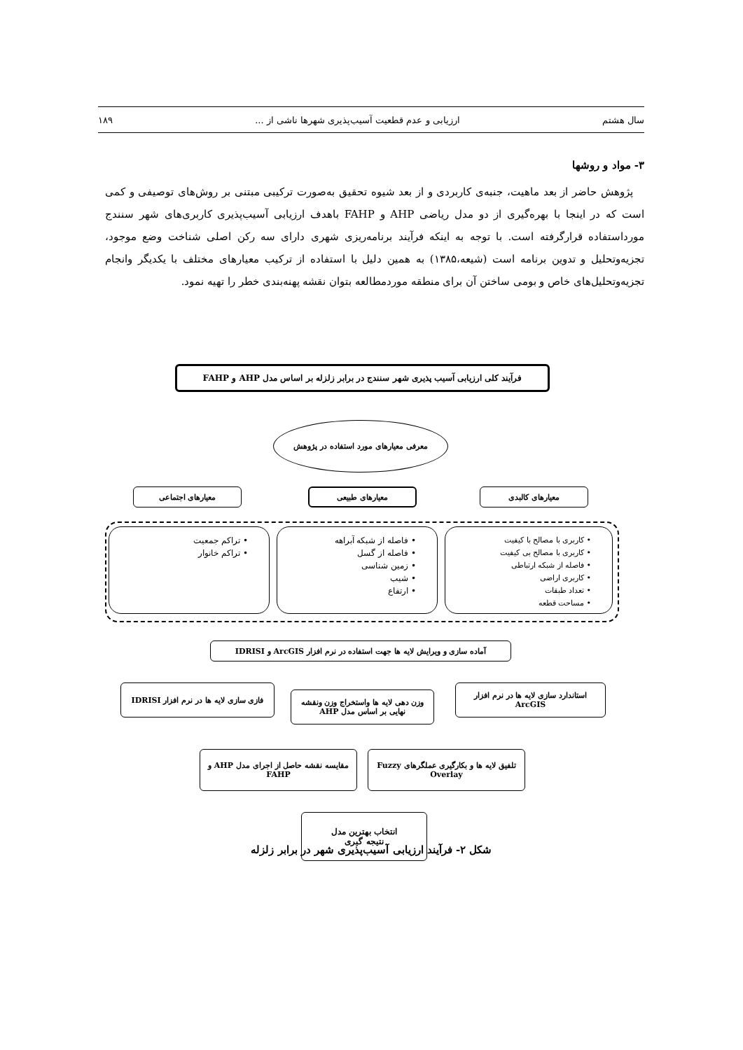سال هشتم ارزیابی و عدم قطعیت آسیب‌پذیری شهرها ناشی از ... ۱۸۹
۳- مواد و روشها
پژوهش حاضر از بعد ماهیت، جنبه‌ی کاربردی و از بعد شیوه تحقیق به‌صورت ترکیبی مبتنی بر روش‌های توصیفی و کمی است که در اینجا با بهره‌گیری از دو مدل ریاضی AHP و FAHP باهدف ارزیابی آسیب‌پذیری کاربری‌های شهر سنندج مورداستفاده قرارگرفته است. با توجه به اینکه فرآیند برنامه‌ریزی شهری دارای سه رکن اصلی شناخت وضع موجود، تجزیه‌وتحلیل و تدوین برنامه است (شیعه،۱۳۸۵) به همین دلیل با استفاده از ترکیب معیارهای مختلف با یکدیگر وانجام تجزیه‌وتحلیل‌های خاص و بومی ساختن آن برای منطقه موردمطالعه بتوان نقشه پهنه‌بندی خطر را تهیه نمود.
فرآیند کلی ارزیابی آسیب پذیری شهر سنندج در برابر زلزله بر اساس مدل AHP و FAHP
معرفی معیارهای مورد استفاده در پژوهش
معیارهای کالبدی
معیارهای طبیعی
معیارهای اجتماعی
• کاربری با مصالح با کیفیت
• کاربری با مصالح بی کیفیت
• فاصله از شبکه ارتباطی
• کاربری اراضی
• تعداد طبقات
• مساحت قطعه
• فاصله از شبکه آبراهه
• فاصله از گسل
• زمین شناسی
• شیب
• ارتفاع
• تراکم جمعیت
• تراکم خانوار
آماده سازی و ویرایش لایه ها جهت استفاده در نرم افزار ArcGIS و IDRISI
استاندارد سازی لایه ها در نرم افزار ArcGIS
وزن دهی لایه ها واستخراج وزن ونقشه نهایی بر اساس مدل AHP
فازی سازی لایه ها در نرم افزار IDRISI
تلفیق لایه ها و بکارگیری عملگرهای Fuzzy Overlay
مقایسه نقشه حاصل از اجرای مدل AHP و FAHP
انتخاب بهترین مدل
نتیجه گیری
شکل ۲- فرآیند ارزیابی آسیب‌پذیری شهر در برابر زلزله